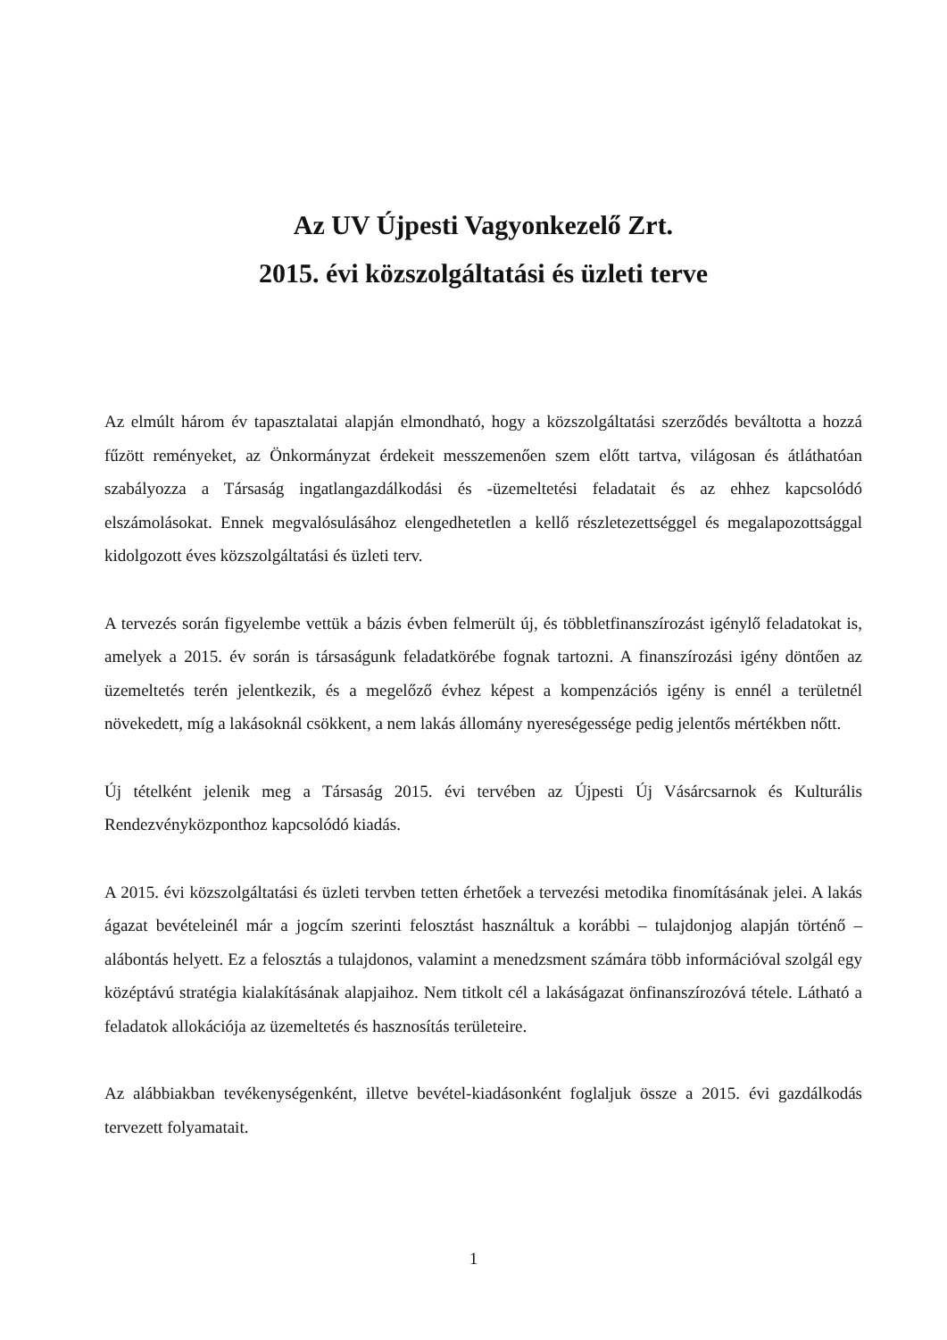Az UV Újpesti Vagyonkezelő Zrt.
2015. évi közszolgáltatási és üzleti terve
Az elmúlt három év tapasztalatai alapján elmondható, hogy a közszolgáltatási szerződés beváltotta a hozzá fűzött reményeket, az Önkormányzat érdekeit messzemenően szem előtt tartva, világosan és átláthatóan szabályozza a Társaság ingatlangazdálkodási és -üzemeltetési feladatait és az ehhez kapcsolódó elszámolásokat. Ennek megvalósulásához elengedhetetlen a kellő részletezettséggel és megalapozottsággal kidolgozott éves közszolgáltatási és üzleti terv.
A tervezés során figyelembe vettük a bázis évben felmerült új, és többletfinanszírozást igénylő feladatokat is, amelyek a 2015. év során is társaságunk feladatkörébe fognak tartozni. A finanszírozási igény döntően az üzemeltetés terén jelentkezik, és a megelőző évhez képest a kompenzációs igény is ennél a területnél növekedett, míg a lakásoknál csökkent, a nem lakás állomány nyereségessége pedig jelentős mértékben nőtt.
Új tételként jelenik meg a Társaság 2015. évi tervében az Újpesti Új Vásárcsarnok és Kulturális Rendezvényközponthoz kapcsolódó kiadás.
A 2015. évi közszolgáltatási és üzleti tervben tetten érhetőek a tervezési metodika finomításának jelei. A lakás ágazat bevételeinél már a jogcím szerinti felosztást használtuk a korábbi – tulajdonjog alapján történő – alábontás helyett. Ez a felosztás a tulajdonos, valamint a menedzsment számára több információval szolgál egy középtávú stratégia kialakításának alapjaihoz. Nem titkolt cél a lakáságazat önfinanszírozóvá tétele. Látható a feladatok allokációja az üzemeltetés és hasznosítás területeire.
Az alábbiakban tevékenységenként, illetve bevétel-kiadásonként foglaljuk össze a 2015. évi gazdálkodás tervezett folyamatait.
1